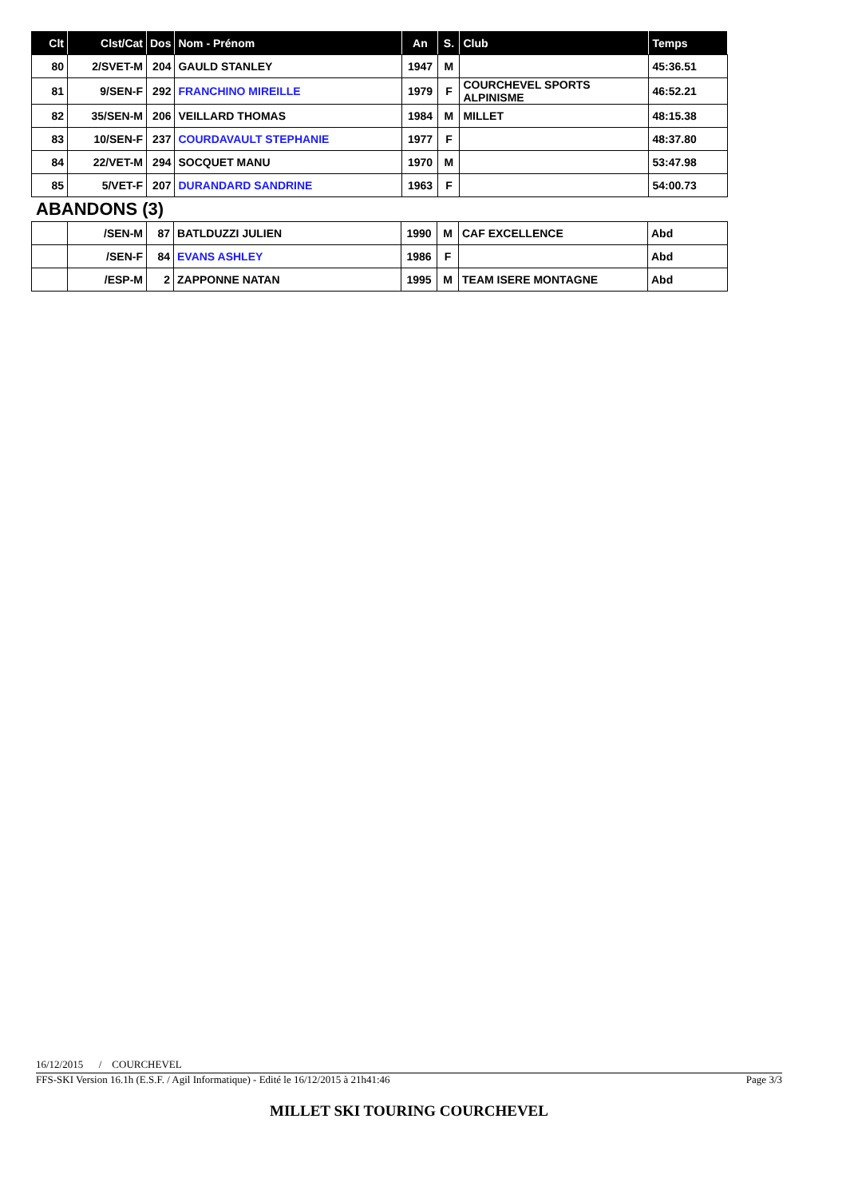| Clt | Clst/Cat | Dos | Nom - Prénom | An | S. | Club | Temps |
| --- | --- | --- | --- | --- | --- | --- | --- |
| 80 | 2/SVET-M | 204 | GAULD STANLEY | 1947 | M | | 45:36.51 |
| 81 | 9/SEN-F | 292 | FRANCHINO MIREILLE | 1979 | F | COURCHEVEL SPORTS ALPINISME | 46:52.21 |
| 82 | 35/SEN-M | 206 | VEILLARD THOMAS | 1984 | M | MILLET | 48:15.38 |
| 83 | 10/SEN-F | 237 | COURDAVAULT STEPHANIE | 1977 | F | | 48:37.80 |
| 84 | 22/VET-M | 294 | SOCQUET MANU | 1970 | M | | 53:47.98 |
| 85 | 5/VET-F | 207 | DURANDARD SANDRINE | 1963 | F | | 54:00.73 |
ABANDONS (3)
| | /SEN-M | 87 | BATLDUZZI JULIEN | 1990 | M | CAF EXCELLENCE | Abd |
| | /SEN-F | 84 | EVANS ASHLEY | 1986 | F | | Abd |
| | /ESP-M | 2 | ZAPPONNE NATAN | 1995 | M | TEAM ISERE MONTAGNE | Abd |
16/12/2015 / COURCHEVEL
FFS-SKI Version 16.1h (E.S.F. / Agil Informatique) - Edité le 16/12/2015 à 21h41:46 Page 3/3
MILLET SKI TOURING COURCHEVEL